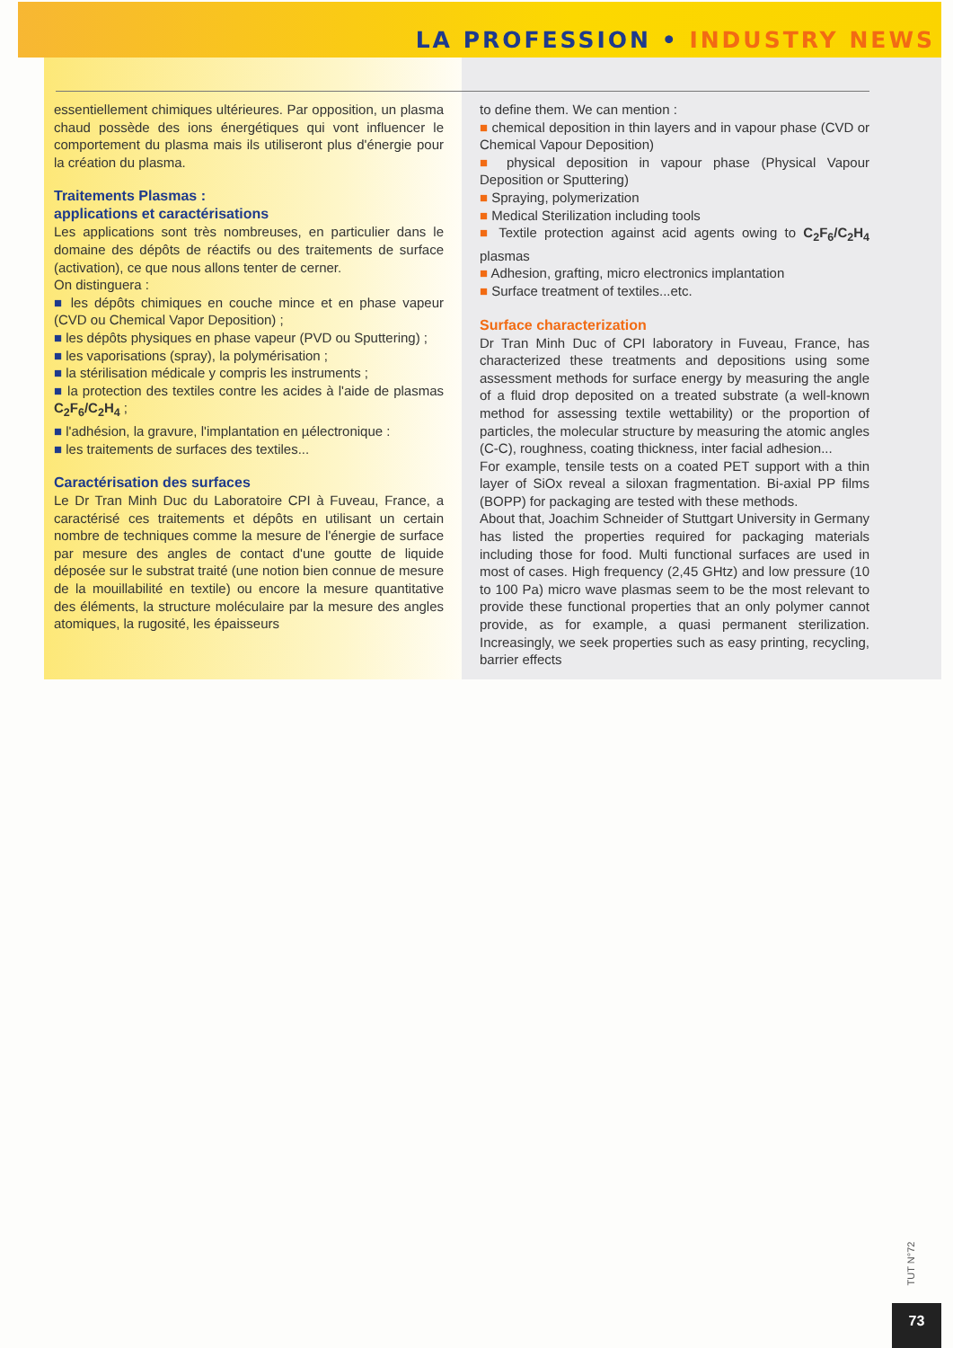LA PROFESSION • INDUSTRY NEWS
essentiellement chimiques ultérieures. Par opposition, un plasma chaud possède des ions énergétiques qui vont influencer le comportement du plasma mais ils utiliseront plus d'énergie pour la création du plasma.
Traitements Plasmas :
applications et caractérisations
Les applications sont très nombreuses, en particulier dans le domaine des dépôts de réactifs ou des traitements de surface (activation), ce que nous allons tenter de cerner.
On distinguera :
■ les dépôts chimiques en couche mince et en phase vapeur (CVD ou Chemical Vapor Deposition) ;
■ les dépôts physiques en phase vapeur (PVD ou Sputtering) ;
■ les vaporisations (spray), la polymérisation ;
■ la stérilisation médicale y compris les instruments ;
■ la protection des textiles contre les acides à l'aide de plasmas C<sub>2</sub>F<sub>6</sub>/C<sub>2</sub>H<sub>4</sub> ;
■ l'adhésion, la gravure, l'implantation en µélectronique :
■ les traitements de surfaces des textiles...
Caractérisation des surfaces
Le Dr Tran Minh Duc du Laboratoire CPI à Fuveau, France, a caractérisé ces traitements et dépôts en utilisant un certain nombre de techniques comme la mesure de l'énergie de surface par mesure des angles de contact d'une goutte de liquide déposée sur le substrat traité (une notion bien connue de mesure de la mouillabilité en textile) ou encore la mesure quantitative des éléments, la structure moléculaire par la mesure des angles atomiques, la rugosité, les épaisseurs
to define them. We can mention :
■ chemical deposition in thin layers and in vapour phase (CVD or Chemical Vapour Deposition)
■ physical deposition in vapour phase (Physical Vapour Deposition or Sputtering)
■ Spraying, polymerization
■ Medical Sterilization including tools
■ Textile protection against acid agents owing to C<sub>2</sub>F<sub>6</sub>/C<sub>2</sub>H<sub>4</sub> plasmas
■ Adhesion, grafting, micro electronics implantation
■ Surface treatment of textiles...etc.
Surface characterization
Dr Tran Minh Duc of CPI laboratory in Fuveau, France, has characterized these treatments and depositions using some assessment methods for surface energy by measuring the angle of a fluid drop deposited on a treated substrate (a well-known method for assessing textile wettability) or the proportion of particles, the molecular structure by measuring the atomic angles (C-C), roughness, coating thickness, inter facial adhesion...
For example, tensile tests on a coated PET support with a thin layer of SiOx reveal a siloxan fragmentation. Bi-axial PP films (BOPP) for packaging are tested with these methods.
About that, Joachim Schneider of Stuttgart University in Germany has listed the properties required for packaging materials including those for food. Multi functional surfaces are used in most of cases. High frequency (2,45 GHtz) and low pressure (10 to 100 Pa) micro wave plasmas seem to be the most relevant to provide these functional properties that an only polymer cannot provide, as for example, a quasi permanent sterilization. Increasingly, we seek properties such as easy printing, recycling, barrier effects
TUT N°72
73